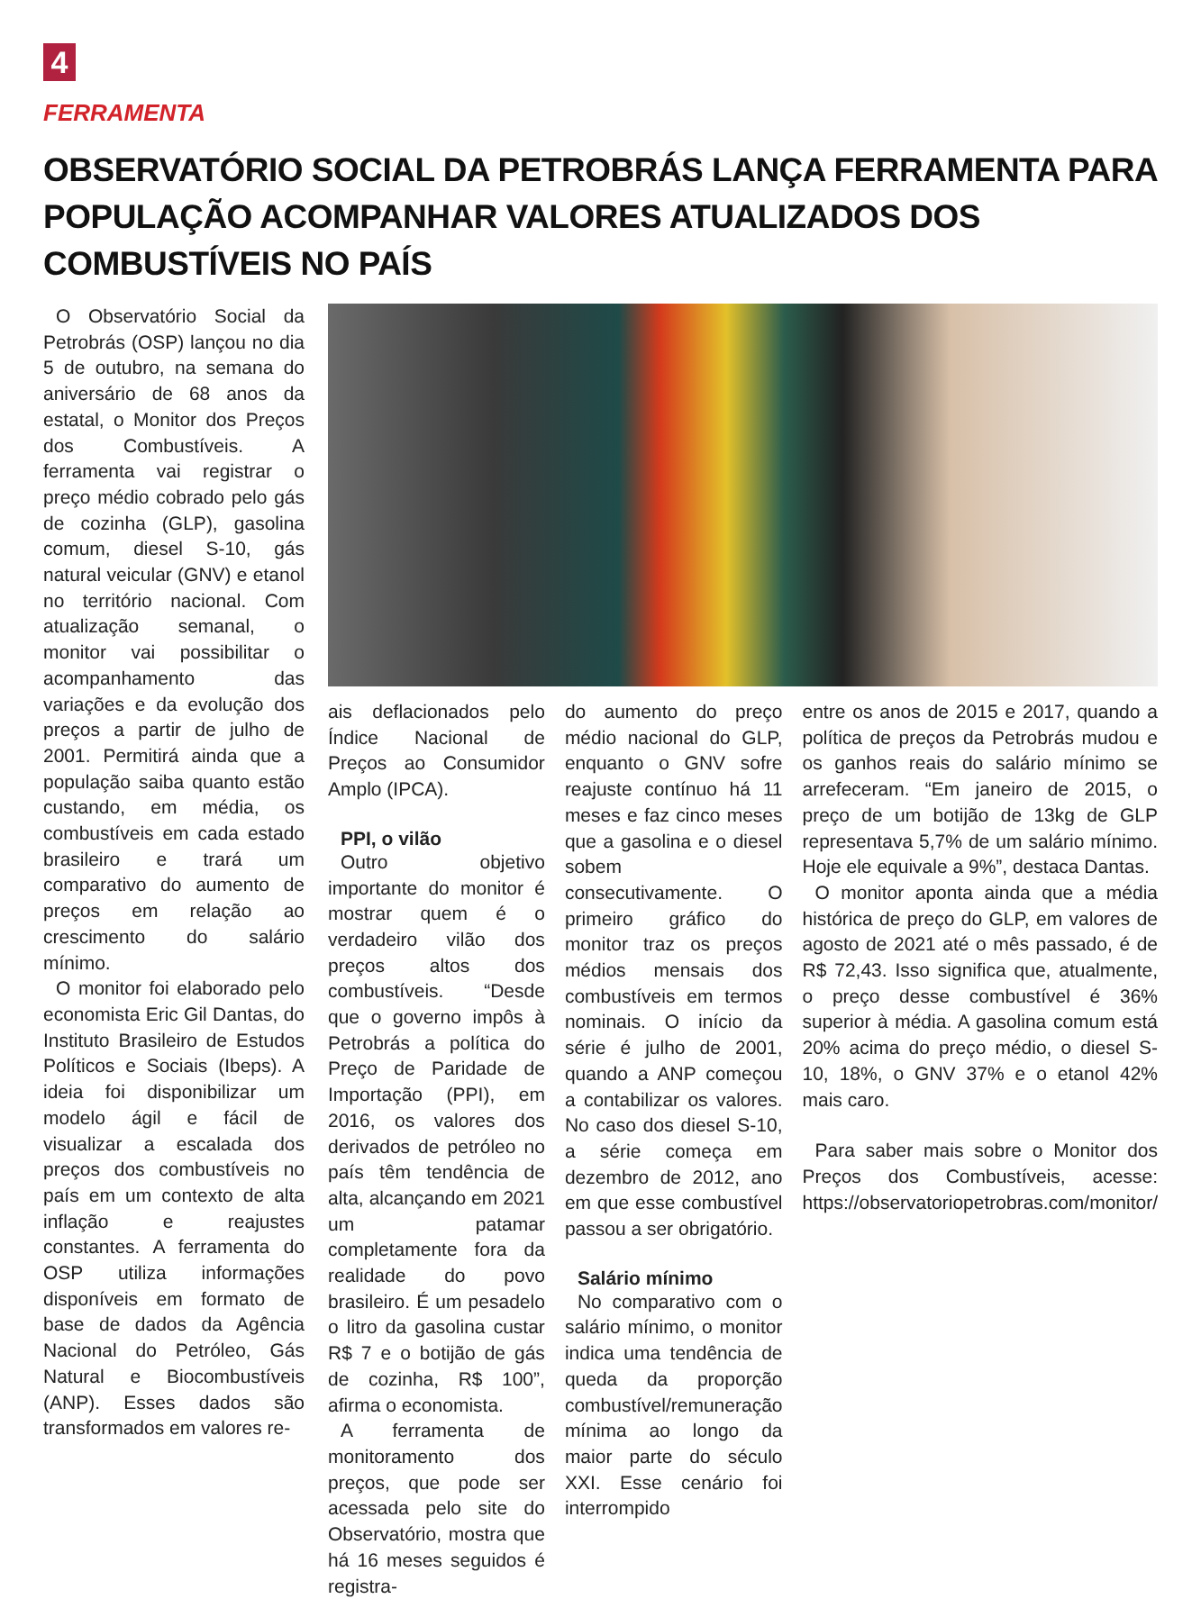4
FERRAMENTA
OBSERVATÓRIO SOCIAL DA PETROBRÁS LANÇA FERRAMENTA PARA POPULAÇÃO ACOMPANHAR VALORES ATUALIZADOS DOS COMBUSTÍVEIS NO PAÍS
O Observatório Social da Petrobrás (OSP) lançou no dia 5 de outubro, na semana do aniversário de 68 anos da estatal, o Monitor dos Preços dos Combustíveis. A ferramenta vai registrar o preço médio cobrado pelo gás de cozinha (GLP), gasolina comum, diesel S-10, gás natural veicular (GNV) e etanol no território nacional. Com atualização semanal, o monitor vai possibilitar o acompanhamento das variações e da evolução dos preços a partir de julho de 2001. Permitirá ainda que a população saiba quanto estão custando, em média, os combustíveis em cada estado brasileiro e trará um comparativo do aumento de preços em relação ao crescimento do salário mínimo.
O monitor foi elaborado pelo economista Eric Gil Dantas, do Instituto Brasileiro de Estudos Políticos e Sociais (Ibeps). A ideia foi disponibilizar um modelo ágil e fácil de visualizar a escalada dos preços dos combustíveis no país em um contexto de alta inflação e reajustes constantes. A ferramenta do OSP utiliza informações disponíveis em formato de base de dados da Agência Nacional do Petróleo, Gás Natural e Biocombustíveis (ANP). Esses dados são transformados em valores re-
ais deflacionados pelo Índice Nacional de Preços ao Consumidor Amplo (IPCA).
PPI, o vilão
Outro objetivo importante do monitor é mostrar quem é o verdadeiro vilão dos preços altos dos combustíveis. “Desde que o governo impôs à Petrobrás a política do Preço de Paridade de Importação (PPI), em 2016, os valores dos derivados de petróleo no país têm tendência de alta, alcançando em 2021 um patamar completamente fora da realidade do povo brasileiro. É um pesadelo o litro da gasolina custar R$ 7 e o botijão de gás de cozinha, R$ 100”, afirma o economista.
A ferramenta de monitoramento dos preços, que pode ser acessada pelo site do Observatório, mostra que há 16 meses seguidos é registra-
do aumento do preço médio nacional do GLP, enquanto o GNV sofre reajuste contínuo há 11 meses e faz cinco meses que a gasolina e o diesel sobem consecutivamente. O primeiro gráfico do monitor traz os preços médios mensais dos combustíveis em termos nominais. O início da série é julho de 2001, quando a ANP começou a contabilizar os valores. No caso dos diesel S-10, a série começa em dezembro de 2012, ano em que esse combustível passou a ser obrigatório.
Salário mínimo
No comparativo com o salário mínimo, o monitor indica uma tendência de queda da proporção combustível/remuneração mínima ao longo da maior parte do século XXI. Esse cenário foi interrompido
entre os anos de 2015 e 2017, quando a política de preços da Petrobrás mudou e os ganhos reais do salário mínimo se arrefeceram. “Em janeiro de 2015, o preço de um botijão de 13kg de GLP representava 5,7% de um salário mínimo. Hoje ele equivale a 9%”, destaca Dantas.
O monitor aponta ainda que a média histórica de preço do GLP, em valores de agosto de 2021 até o mês passado, é de R$ 72,43. Isso significa que, atualmente, o preço desse combustível é 36% superior à média. A gasolina comum está 20% acima do preço médio, o diesel S-10, 18%, o GNV 37% e o etanol 42% mais caro.
Para saber mais sobre o Monitor dos Preços dos Combustíveis, acesse: https://observatoriopetrobras.com/monitor/